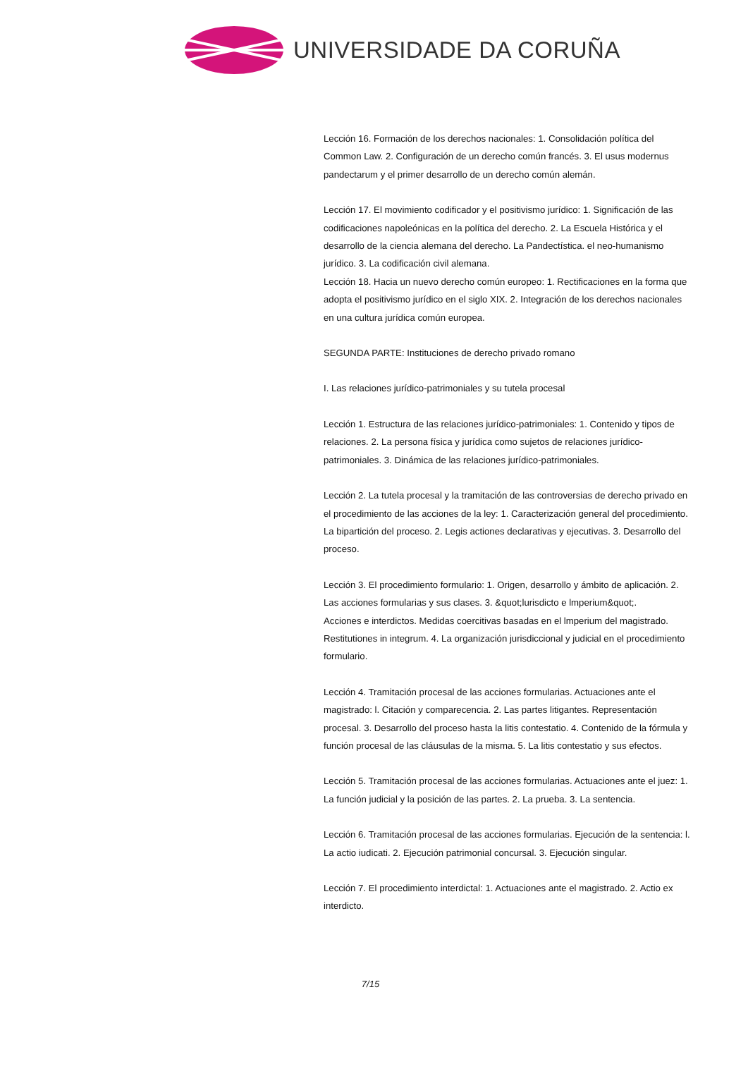UNIVERSIDADE DA CORUÑA
Lección 16. Formación de los derechos nacionales: 1. Consolidación política del Common Law. 2. Configuración de un derecho común francés. 3. El usus modernus pandectarum y el primer desarrollo de un derecho común alemán.
Lección 17. El movimiento codificador y el positivismo jurídico: 1. Significación de las codificaciones napoleónicas en la política del derecho. 2. La Escuela Histórica y el desarrollo de la ciencia alemana del derecho. La Pandectística. el neo-humanismo jurídico. 3. La codificación civil alemana.
Lección 18. Hacia un nuevo derecho común europeo: 1. Rectificaciones en la forma que adopta el positivismo jurídico en el siglo XIX. 2. Integración de los derechos nacionales en una cultura jurídica común europea.
SEGUNDA PARTE: Instituciones de derecho privado romano
I. Las relaciones jurídico-patrimoniales y su tutela procesal
Lección 1. Estructura de las relaciones jurídico-patrimoniales: 1. Contenido y tipos de relaciones. 2. La persona física y jurídica como sujetos de relaciones jurídico-patrimoniales. 3. Dinámica de las relaciones jurídico-patrimoniales.
Lección 2. La tutela procesal y la tramitación de las controversias de derecho privado en el procedimiento de las acciones de la ley: 1. Caracterización general del procedimiento. La bipartición del proceso. 2. Legis actiones declarativas y ejecutivas. 3. Desarrollo del proceso.
Lección 3. El procedimiento formulario: 1. Origen, desarrollo y ámbito de aplicación. 2. Las acciones formularias y sus clases. 3. &quot;lurisdicto e lmperium&quot;.
Acciones e interdictos. Medidas coercitivas basadas en el lmperium del magistrado. Restitutiones in integrum. 4. La organización jurisdiccional y judicial en el procedimiento formulario.
Lección 4. Tramitación procesal de las acciones formularias. Actuaciones ante el magistrado: l. Citación y comparecencia. 2. Las partes litigantes. Representación procesal. 3. Desarrollo del proceso hasta la litis contestatio. 4. Contenido de la fórmula y función procesal de las cláusulas de la misma. 5. La litis contestatio y sus efectos.
Lección 5. Tramitación procesal de las acciones formularias. Actuaciones ante el juez: 1. La función judicial y la posición de las partes. 2. La prueba. 3. La sentencia.
Lección 6. Tramitación procesal de las acciones formularias. Ejecución de la sentencia: l. La actio iudicati. 2. Ejecución patrimonial concursal. 3. Ejecución singular.
Lección 7. El procedimiento interdictal: 1. Actuaciones ante el magistrado. 2. Actio ex interdicto.
7/15